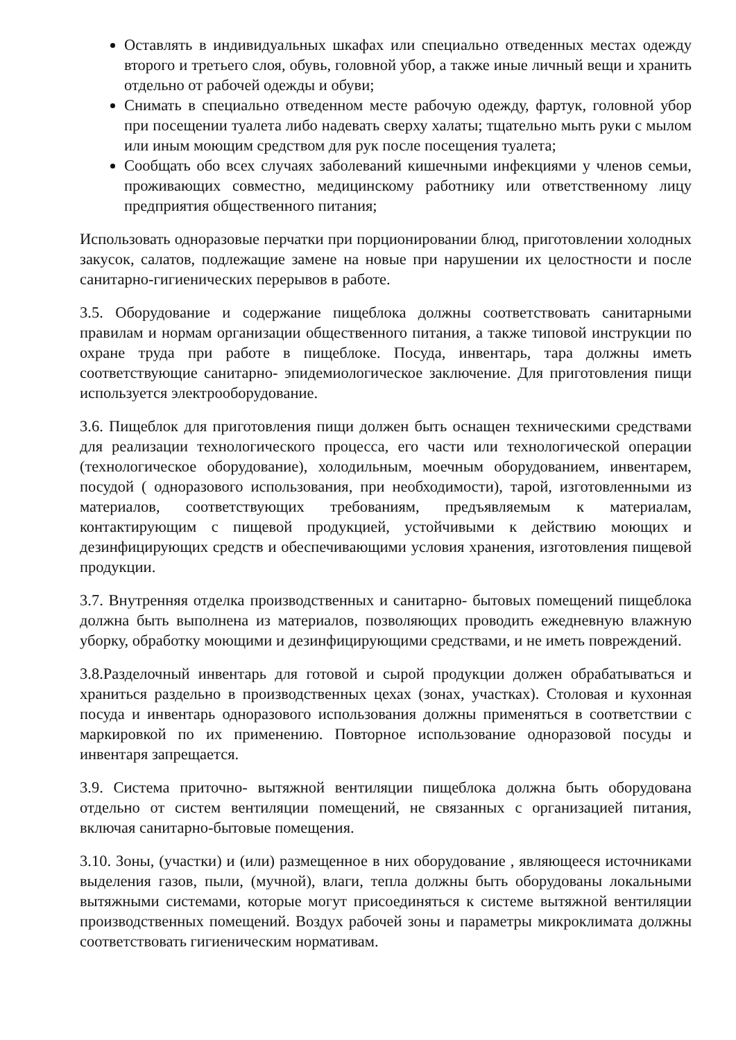Оставлять в индивидуальных шкафах или специально отведенных местах одежду второго и третьего слоя, обувь, головной убор, а также иные личный вещи и хранить отдельно от рабочей одежды и обуви;
Снимать в специально отведенном месте рабочую одежду, фартук, головной убор при посещении туалета либо надевать сверху халаты; тщательно мыть руки с мылом или иным моющим средством для рук после посещения туалета;
Сообщать обо всех случаях заболеваний кишечными инфекциями у членов семьи, проживающих совместно, медицинскому работнику или ответственному лицу предприятия общественного питания;
Использовать одноразовые перчатки при порционировании блюд, приготовлении холодных закусок, салатов, подлежащие замене на новые при нарушении их целостности и после санитарно-гигиенических перерывов в работе.
3.5. Оборудование и содержание пищеблока должны соответствовать санитарными правилам и нормам организации общественного питания, а также типовой инструкции по охране труда при работе в пищеблоке. Посуда, инвентарь, тара должны иметь соответствующие санитарно- эпидемиологическое заключение. Для приготовления пищи используется электрооборудование.
3.6. Пищеблок для приготовления пищи должен быть оснащен техническими средствами для реализации технологического процесса, его части или технологической операции (технологическое оборудование), холодильным, моечным оборудованием, инвентарем, посудой ( одноразового использования, при необходимости), тарой, изготовленными из материалов, соответствующих требованиям, предъявляемым к материалам, контактирующим с пищевой продукцией, устойчивыми к действию моющих и дезинфицирующих средств и обеспечивающими условия хранения, изготовления пищевой продукции.
3.7. Внутренняя отделка производственных и санитарно- бытовых помещений пищеблока должна быть выполнена из материалов, позволяющих проводить ежедневную влажную уборку, обработку моющими и дезинфицирующими средствами, и не иметь повреждений.
3.8.Разделочный инвентарь для готовой и сырой продукции должен обрабатываться и храниться раздельно в производственных цехах (зонах, участках). Столовая и кухонная посуда и инвентарь одноразового использования должны применяться в соответствии с маркировкой по их применению. Повторное использование одноразовой посуды и инвентаря запрещается.
3.9. Система приточно- вытяжной вентиляции пищеблока должна быть оборудована отдельно от систем вентиляции помещений, не связанных с организацией питания, включая санитарно-бытовые помещения.
3.10. Зоны, (участки) и (или) размещенное в них оборудование , являющееся источниками выделения газов, пыли, (мучной), влаги, тепла должны быть оборудованы локальными вытяжными системами, которые могут присоединяться к системе вытяжной вентиляции производственных помещений. Воздух рабочей зоны и параметры микроклимата должны соответствовать гигиеническим нормативам.